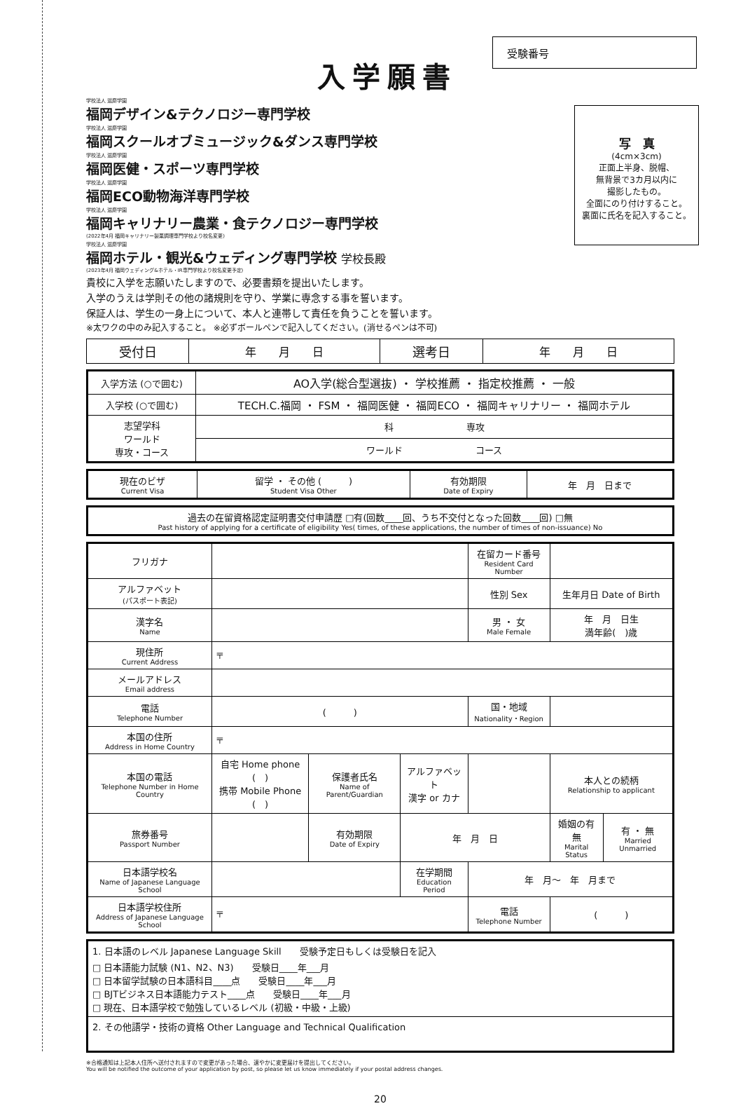入学願書
受験番号
写　真
(4cm×3cm)
正面上半身、脱帽、
無背景で3カ月以内に
撮影したもの。
全面にのり付けすること。
裏面に氏名を記入すること。
学校法人 滋慶学園
福岡デザイン&テクノロジー専門学校
学校法人 滋慶学園
福岡スクールオブミュージック&ダンス専門学校
学校法人 滋慶学園
福岡医健・スポーツ専門学校
学校法人 滋慶学園
福岡ECO動物海洋専門学校
学校法人 滋慶学園
福岡キャリナリー農業・食テクノロジー専門学校
(2022年4月 福岡キャリナリー製菓調理専門学校より校名変更)
学校法人 滋慶学園
福岡ホテル・観光&ウェディング専門学校 学校長殿
(2023年4月 福岡ウェディング&ホテル・IR専門学校より校名変更予定)
貴校に入学を志願いたしますので、必要書類を提出いたします。
入学のうえは学則その他の諸規則を守り、学業に専念する事を誓います。
保証人は、学生の一身上について、本人と連帯して責任を負うことを誓います。
※太ワクの中のみ記入すること。 ※必ずボールペンで記入してください。(消せるペンは不可)
| 受付日 | 年 月 日 | 選考日 | 年 月 日 |
| 入学方法 (○で囲む) | AO入学(総合型選抜) ・ 学校推薦 ・ 指定校推薦 ・ 一般 |
| 入学校 (○で囲む) | TECH.C.福岡 ・ FSM ・ 福岡医健 ・ 福岡ECO ・ 福岡キャリナリー ・ 福岡ホテル |
| 志望学科 ワールド 専攻・コース | 科 専攻 |
| | ワールド コース |
| 現在のビザ Current Visa | 留学 ・ その他 ( ) Student Visa Other | 有効期限 Date of Expiry | 年 月 日まで |
| 過去の在留資格認定証明書交付申請歴 □有(回数____回、うち不交付となった回数____回) □無 Past history of applying for a certificate of eligibility Yes( times, of these applications, the number of times of non-issuance) No |
| フリガナ | | | | 在留カード番号 Resident Card Number | | |
| アルファベット (パスポート表記) | | | | 性別 Sex | 生年月日 Date of Birth | |
| 漢字名 Name | | | | 男 ・ 女 Male Female | 年 月 日生 満年齢( )歳 | |
| 現住所 Current Address | 〒 | | | | | |
| メールアドレス Email address | | | | | | |
| 電話 Telephone Number | ( ) | | | 国・地域 Nationality・Region | | |
| 本国の住所 Address in Home Country | 〒 | | | | | |
| 本国の電話 Telephone Number in Home Country | 自宅 Home phone ( ) 携帯 Mobile Phone ( ) | 保護者氏名 Name of Parent/Guardian | アルファベット 漢字 or カナ | | 本人との続柄 Relationship to applicant | |
| 旅券番号 Passport Number | | 有効期限 Date of Expiry | 年 月 日 | | 婚姻の有無 Marital Status | 有 ・ 無 Married Unmarried |
| 日本語学校名 Name of Japanese Language School | | | 在学期間 Education Period | 年 月〜 年 月まで | | |
| 日本語学校住所 Address of Japanese Language School | 〒 | | | 電話 Telephone Number | ( ) | |
| 1. 日本語のレベル Japanese Language Skill 受験予定日もしくは受験日を記入 □ 日本語能力試験 (N1、N2、N3) 受験日____年___月 □ 日本留学試験の日本語科目____点 受験日____年___月 □ BJTビジネス日本語能力テスト____点 受験日____年___月 □ 現在、日本語学校で勉強しているレベル (初級・中級・上級) |
| 2. その他語学・技術の資格 Other Language and Technical Qualification |
※合格通知は上記本人住所へ送付されますので変更があった場合、速やかに変更届けを提出してください。
You will be notified the outcome of your application by post, so please let us know immediately if your postal address changes.
20